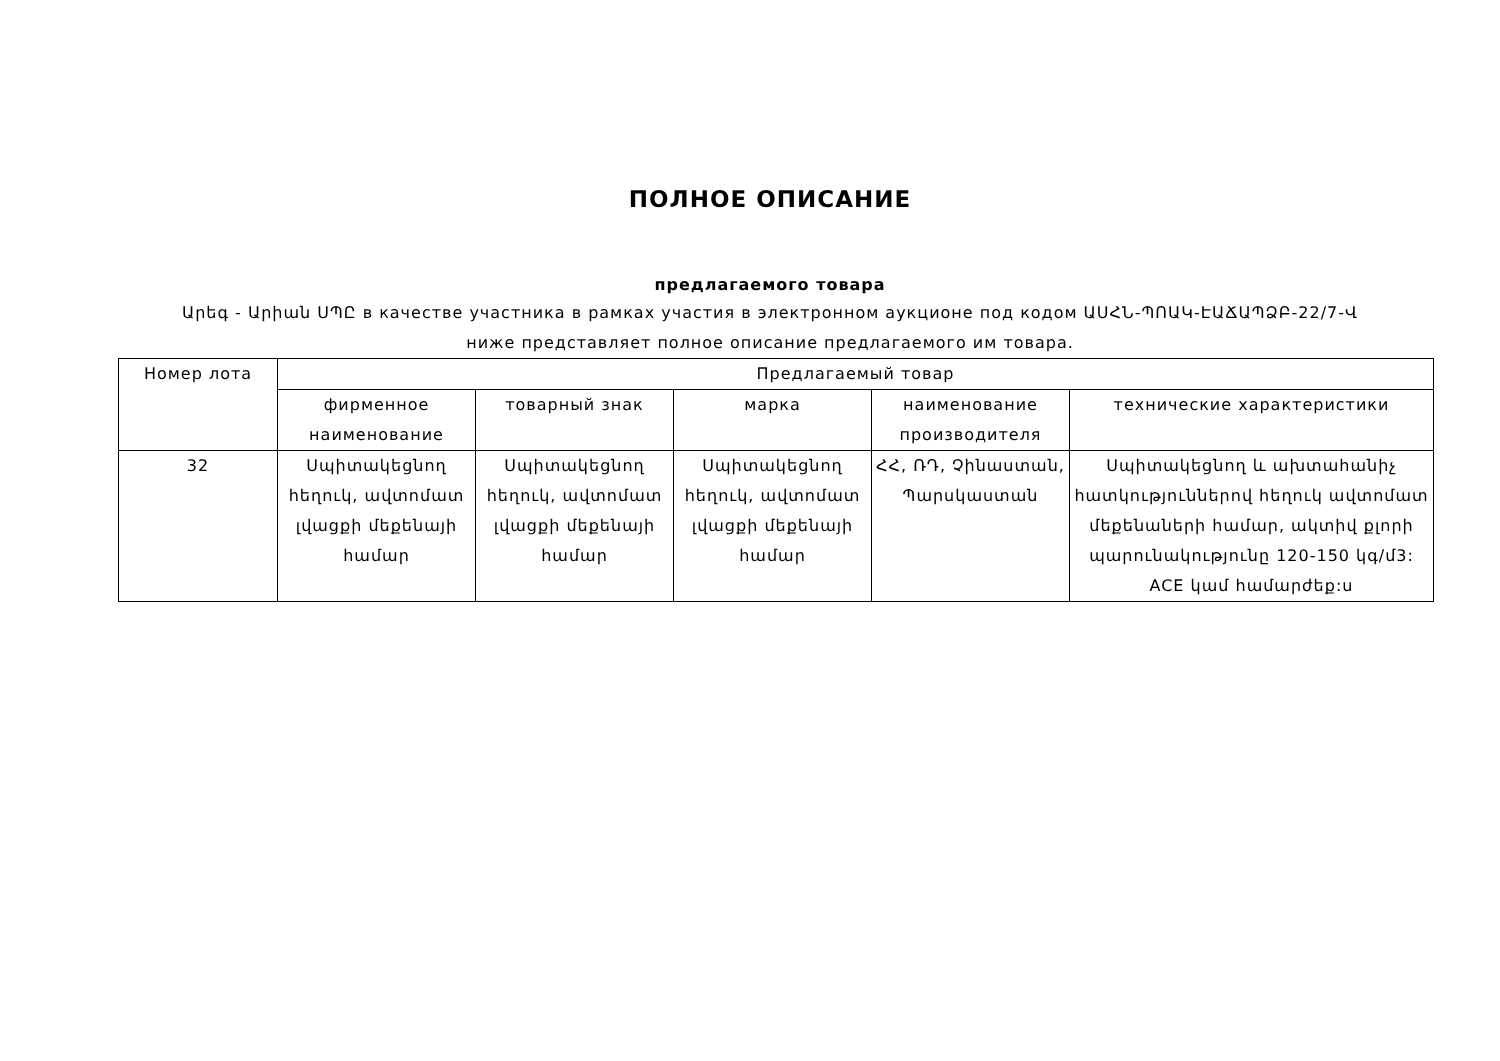ПОЛНОЕ ОПИСАНИЕ
предлагаемого товара
Արեգ - Արիան ՍՊԸ в качестве участника в рамках участия в электронном аукционе под кодом ԱՍՀՆ-ՊՈԱԿ-ԷԱՃԱՊՁԲ-22/7-Վ
ниже представляет полное описание предлагаемого им товара.
| Номер лота | Предлагаемый товар | | | | |
| --- | --- | --- | --- | --- | --- |
| | фирменное наименование | товарный знак | марка | наименование производителя | технические характеристики |
| 32 | Սպիտակեցնող հեղուկ, ավտոմատ լվացքի մեքենայի համար | Սպիտակեցնող հեղուկ, ավտոմատ լվացքի մեքենայի համար | Սպիտակեցնող հեղուկ, ավտոմատ լվացքի մեքենայի համար | ՀՀ, ՌԴ, Չինաստան, Պարսկաստան | Սպիտակեցնող և ախտահանիչ հատկություններով հեղուկ ավտոմատ մեքենաների համար, ակտիվ քլորի պարունակությունը 120-150 կգ/մ3: ACE կամ համարժեք:ս |